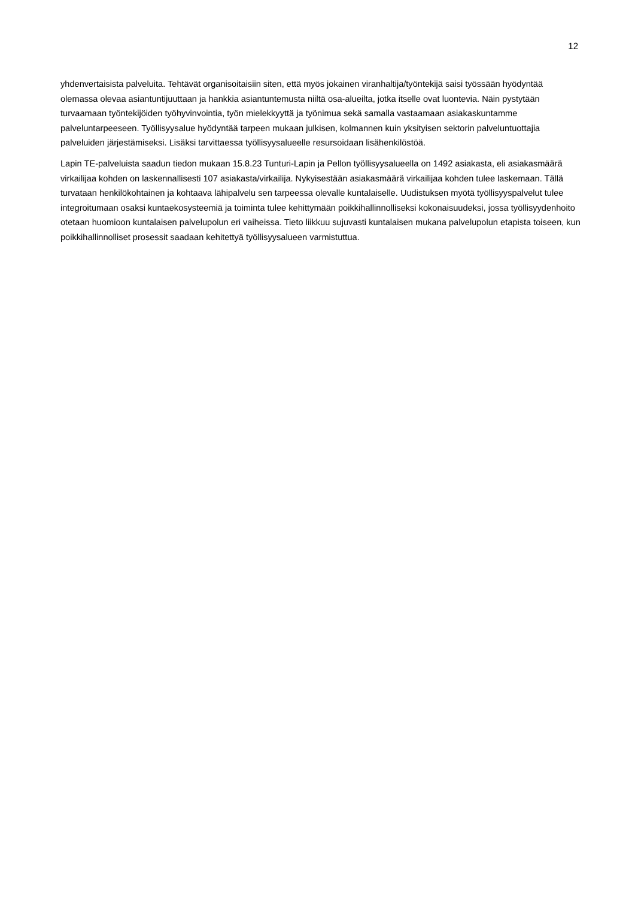12
yhdenvertaisista palveluita. Tehtävät organisoitaisiin siten, että myös jokainen viranhaltija/työntekijä saisi työssään hyödyntää olemassa olevaa asiantuntijuuttaan ja hankkia asiantuntemusta niiltä osa-alueilta, jotka itselle ovat luontevia. Näin pystytään turvaamaan työntekijöiden työhyvinvointia, työn mielekkyyttä ja työnimua sekä samalla vastaamaan asiakaskuntamme palveluntarpeeseen. Työllisyysalue hyödyntää tarpeen mukaan julkisen, kolmannen kuin yksityisen sektorin palveluntuottajia palveluiden järjestämiseksi. Lisäksi tarvittaessa työllisyysalueelle resursoidaan lisähenkilöstöä.
Lapin TE-palveluista saadun tiedon mukaan 15.8.23 Tunturi-Lapin ja Pellon työllisyysalueella on 1492 asiakasta, eli asiakasmäärä virkailijaa kohden on laskennallisesti 107 asiakasta/virkailija. Nykyisestään asiakasmäärä virkailijaa kohden tulee laskemaan. Tällä turvataan henkilökohtainen ja kohtaava lähipalvelu sen tarpeessa olevalle kuntalaiselle. Uudistuksen myötä työllisyyspalvelut tulee integroitumaan osaksi kuntaekosysteemiä ja toiminta tulee kehittymään poikkihallinnolliseksi kokonaisuudeksi, jossa työllisyydenhoito otetaan huomioon kuntalaisen palvelupolun eri vaiheissa. Tieto liikkuu sujuvasti kuntalaisen mukana palvelupolun etapista toiseen, kun poikkihallinnolliset prosessit saadaan kehitettyä työllisyysalueen varmistuttua.